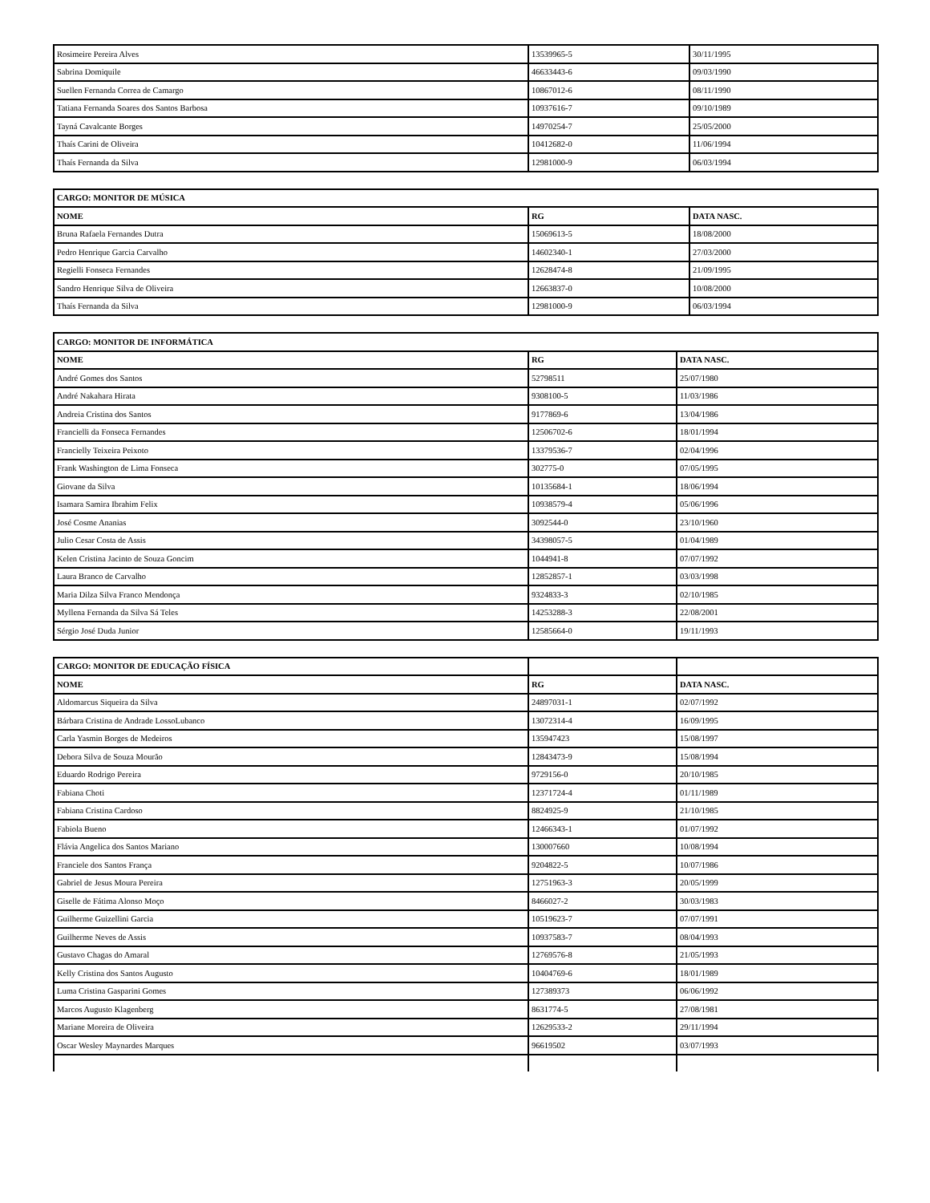| Rosimeire Pereira Alves | 13539965-5 | 30/11/1995 |
| Sabrina Domiquile | 46633443-6 | 09/03/1990 |
| Suellen Fernanda Correa de Camargo | 10867012-6 | 08/11/1990 |
| Tatiana Fernanda Soares dos Santos Barbosa | 10937616-7 | 09/10/1989 |
| Tayná Cavalcante Borges | 14970254-7 | 25/05/2000 |
| Thaís Carini de Oliveira | 10412682-0 | 11/06/1994 |
| Thaís Fernanda da Silva | 12981000-9 | 06/03/1994 |
| CARGO: MONITOR DE MÚSICA | | |
| --- | --- | --- |
| NOME | RG | DATA NASC. |
| Bruna Rafaela Fernandes Dutra | 15069613-5 | 18/08/2000 |
| Pedro Henrique Garcia Carvalho | 14602340-1 | 27/03/2000 |
| Regielli Fonseca Fernandes | 12628474-8 | 21/09/1995 |
| Sandro Henrique Silva de Oliveira | 12663837-0 | 10/08/2000 |
| Thaís Fernanda da Silva | 12981000-9 | 06/03/1994 |
| CARGO: MONITOR DE INFORMÁTICA | | |
| --- | --- | --- |
| NOME | RG | DATA NASC. |
| André Gomes dos Santos | 52798511 | 25/07/1980 |
| André Nakahara Hirata | 9308100-5 | 11/03/1986 |
| Andreia Cristina dos Santos | 9177869-6 | 13/04/1986 |
| Francielli da Fonseca Fernandes | 12506702-6 | 18/01/1994 |
| Francielly Teixeira Peixoto | 13379536-7 | 02/04/1996 |
| Frank Washington de Lima Fonseca | 302775-0 | 07/05/1995 |
| Giovane da Silva | 10135684-1 | 18/06/1994 |
| Isamara Samira Ibrahim Felix | 10938579-4 | 05/06/1996 |
| José Cosme Ananias | 3092544-0 | 23/10/1960 |
| Julio Cesar Costa de Assis | 34398057-5 | 01/04/1989 |
| Kelen Cristina Jacinto de Souza Goncim | 1044941-8 | 07/07/1992 |
| Laura Branco de Carvalho | 12852857-1 | 03/03/1998 |
| Maria Dilza Silva Franco Mendonça | 9324833-3 | 02/10/1985 |
| Myllena Fernanda da Silva Sá Teles | 14253288-3 | 22/08/2001 |
| Sérgio José Duda Junior | 12585664-0 | 19/11/1993 |
| CARGO: MONITOR DE EDUCAÇÃO FÍSICA | | |
| NOME | RG | DATA NASC. |
| Aldomarcus Siqueira da Silva | 24897031-1 | 02/07/1992 |
| Bárbara Cristina de Andrade LossoLubanco | 13072314-4 | 16/09/1995 |
| Carla Yasmin Borges de Medeiros | 135947423 | 15/08/1997 |
| Debora Silva de Souza Mourão | 12843473-9 | 15/08/1994 |
| Eduardo Rodrigo Pereira | 9729156-0 | 20/10/1985 |
| Fabiana Choti | 12371724-4 | 01/11/1989 |
| Fabiana Cristina Cardoso | 8824925-9 | 21/10/1985 |
| Fabiola Bueno | 12466343-1 | 01/07/1992 |
| Flávia Angelica dos Santos Mariano | 130007660 | 10/08/1994 |
| Franciele dos Santos França | 9204822-5 | 10/07/1986 |
| Gabriel de Jesus Moura Pereira | 12751963-3 | 20/05/1999 |
| Giselle de Fátima Alonso Moço | 8466027-2 | 30/03/1983 |
| Guilherme Guizellini Garcia | 10519623-7 | 07/07/1991 |
| Guilherme Neves de Assis | 10937583-7 | 08/04/1993 |
| Gustavo Chagas do Amaral | 12769576-8 | 21/05/1993 |
| Kelly Cristina dos Santos Augusto | 10404769-6 | 18/01/1989 |
| Luma Cristina Gasparini Gomes | 127389373 | 06/06/1992 |
| Marcos Augusto Klagenberg | 8631774-5 | 27/08/1981 |
| Mariane Moreira de Oliveira | 12629533-2 | 29/11/1994 |
| Oscar Wesley Maynardes Marques | 96619502 | 03/07/1993 |